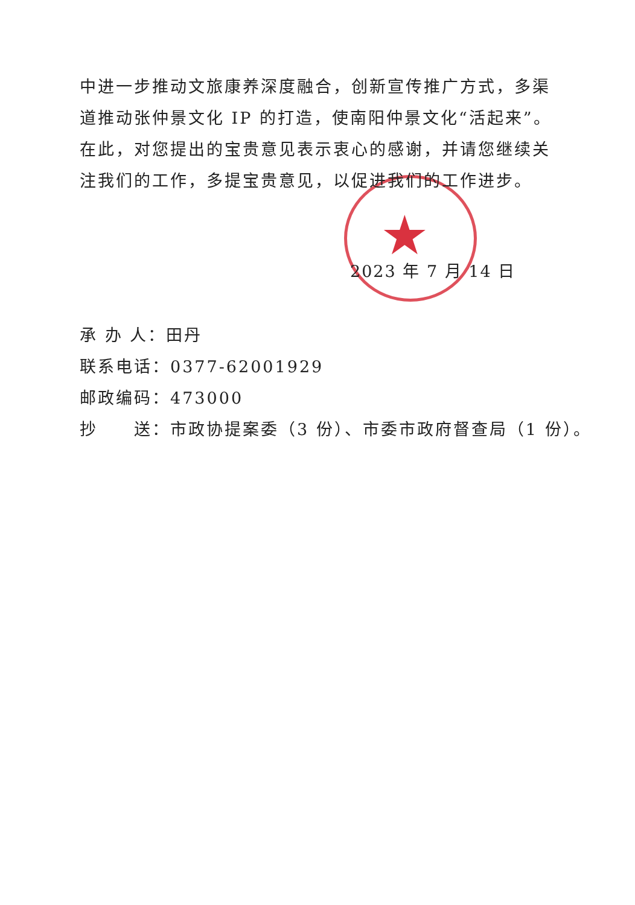★
中进一步推动文旅康养深度融合，创新宣传推广方式，多渠道推动张仲景文化 IP 的打造，使南阳仲景文化“活起来”。在此，对您提出的宝贵意见表示衷心的感谢，并请您继续关注我们的工作，多提宝贵意见，以促进我们的工作进步。
2023 年 7 月 14 日
承 办 人：田丹
联系电话：0377-62001929
邮政编码：473000
抄　　送：市政协提案委（3 份）、市委市政府督查局（1 份）。